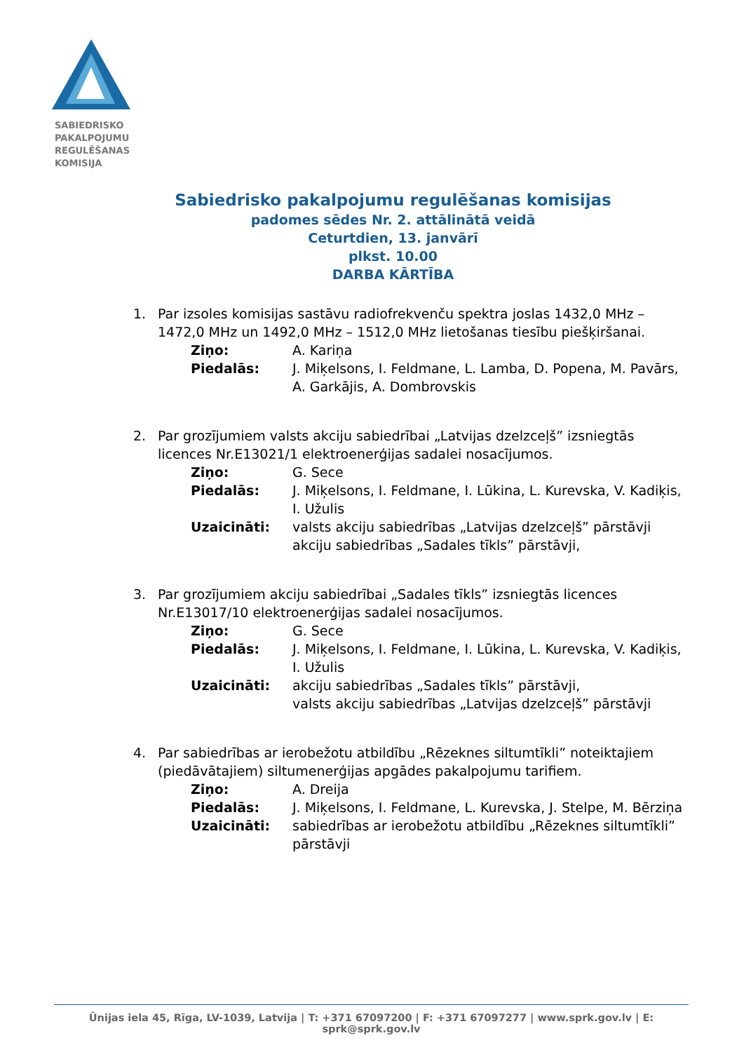SABIEDRISKO
PAKALPOJUMU
REGULĒŠANAS
KOMISIJA
Sabiedrisko pakalpojumu regulēšanas komisijas
padomes sēdes Nr. 2. attālinātā veidā
Ceturtdien, 13. janvārī
plkst. 10.00
DARBA KĀRTĪBA
1. Par izsoles komisijas sastāvu radiofrekvenču spektra joslas 1432,0 MHz – 1472,0 MHz un 1492,0 MHz – 1512,0 MHz lietošanas tiesību piešķiršanai.
Ziņo: A. Kariņa
Piedalās: J. Miķelsons, I. Feldmane, L. Lamba, D. Popena, M. Pavārs, A. Garkājis, A. Dombrovskis
2. Par grozījumiem valsts akciju sabiedrībai „Latvijas dzelzceļš” izsniegtās licences Nr.E13021/1 elektroenerģijas sadalei nosacījumos.
Ziņo: G. Sece
Piedalās: J. Miķelsons, I. Feldmane, I. Lūkina, L. Kurevska, V. Kadiķis, I. Užulis
Uzaicināti: valsts akciju sabiedrības „Latvijas dzelzceļš” pārstāvji
akciju sabiedrības „Sadales tīkls” pārstāvji,
3. Par grozījumiem akciju sabiedrībai „Sadales tīkls” izsniegtās licences Nr.E13017/10 elektroenerģijas sadalei nosacījumos.
Ziņo: G. Sece
Piedalās: J. Miķelsons, I. Feldmane, I. Lūkina, L. Kurevska, V. Kadiķis, I. Užulis
Uzaicināti: akciju sabiedrības „Sadales tīkls” pārstāvji,
valsts akciju sabiedrības „Latvijas dzelzceļš” pārstāvji
4. Par sabiedrības ar ierobežotu atbildību „Rēzeknes siltumtīkli” noteiktajiem (piedāvātajiem) siltumenerģijas apgādes pakalpojumu tarifiem.
Ziņo: A. Dreija
Piedalās: J. Miķelsons, I. Feldmane, L. Kurevska, J. Stelpe, M. Bērziņa
Uzaicināti: sabiedrības ar ierobežotu atbildību „Rēzeknes siltumtīkli” pārstāvji
Ūnijas iela 45, Rīga, LV-1039, Latvija | T: +371 67097200 | F: +371 67097277 | www.sprk.gov.lv | E: sprk@sprk.gov.lv